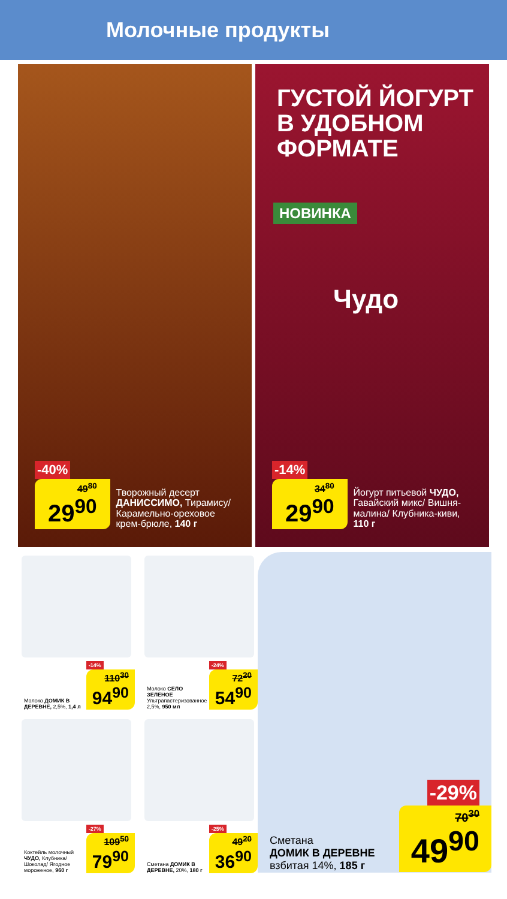Молочные продукты
-40%
49<sup>80</sup> 29<sup>90</sup>
Творожный десерт ДАНИССИМО, Тирамису/ Карамельно-ореховое крем-брюле, 140 г
ГУСТОЙ ЙОГУРТ
В УДОБНОМ
ФОРМАТЕ
НОВИНКА
Чудо
-14%
34<sup>80</sup> 29<sup>90</sup>
Йогурт питьевой ЧУДО, Гавайский микс/ Вишня-малина/ Клубника-киви, 110 г
Молоко ДОМИК В ДЕРЕВНЕ, 2,5%, 1,4 л
-14%
110<sup>30</sup> 94<sup>90</sup>
Молоко СЕЛО ЗЕЛЕНОЕ Ультрапастеризованное 2,5%, 950 мл
-24%
72<sup>20</sup> 54<sup>90</sup>
Коктейль молочный ЧУДО, Клубника/ Шоколад/ Ягодное мороженое, 960 г
-27%
109<sup>50</sup> 79<sup>90</sup>
Сметана ДОМИК В ДЕРЕВНЕ, 20%, 180 г
-25%
49<sup>20</sup> 36<sup>90</sup>
-29%
Сметана
ДОМИК В ДЕРЕВНЕ
взбитая 14%, 185 г
70<sup>30</sup> 49<sup>90</sup>